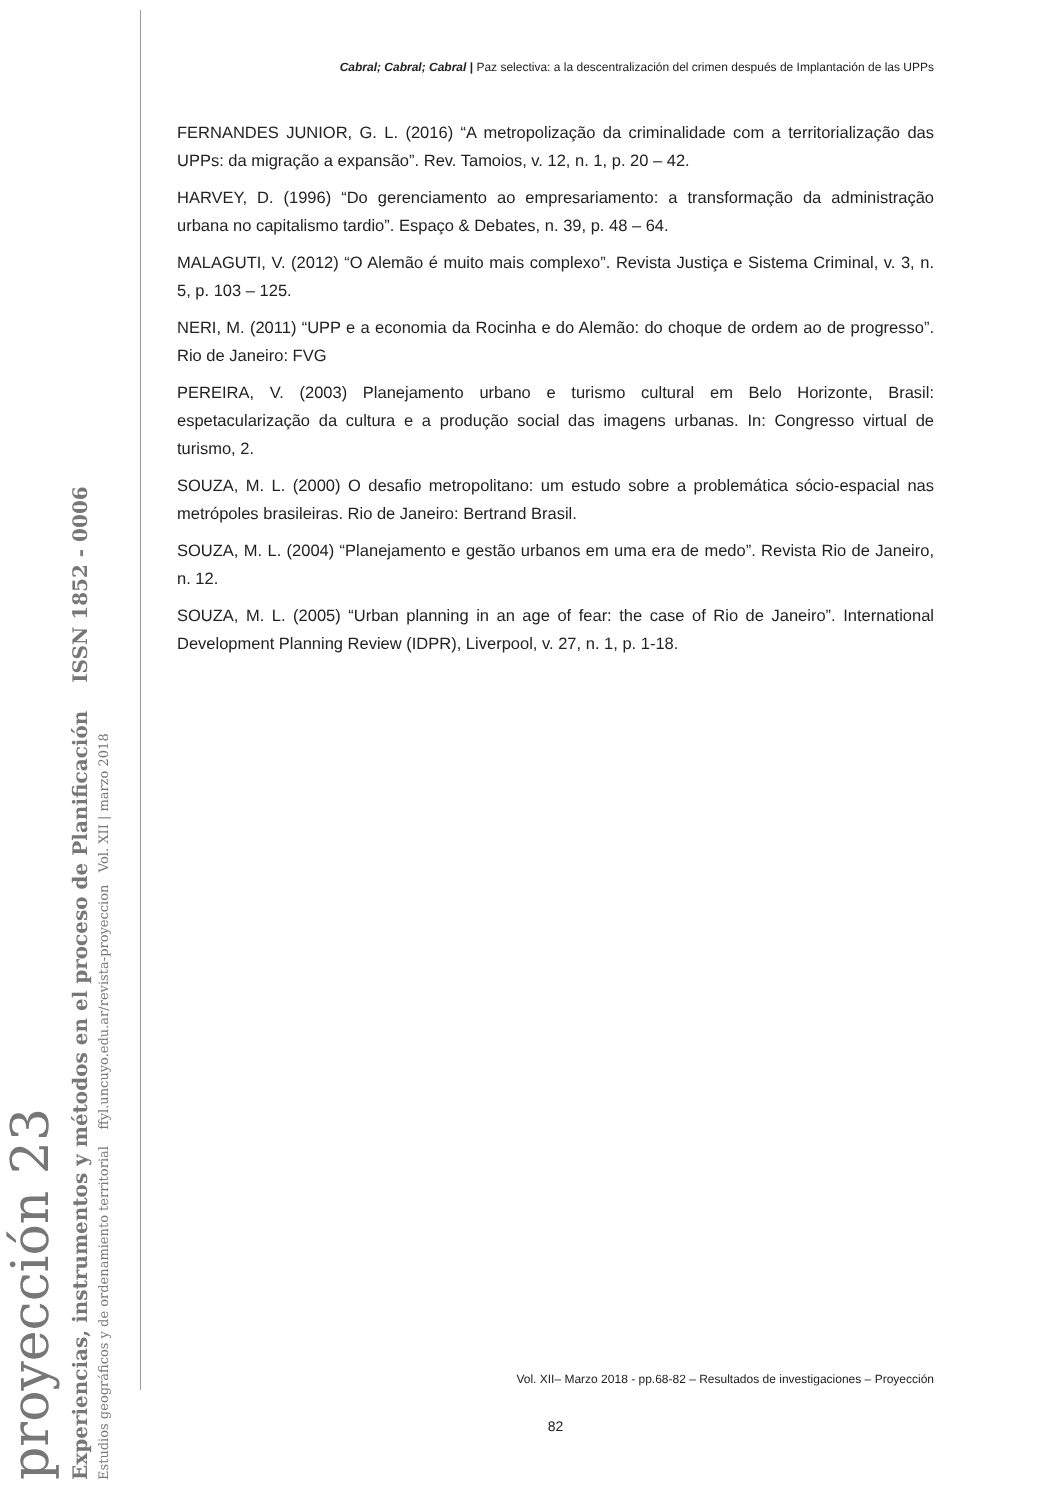proyección 23
Experiencias, instrumentos y métodos en el proceso de Planificación ISSN 1852 - 0006
Estudios geográficos y de ordenamiento territorial ffyl.uncuyo.edu.ar/revista-proyeccion Vol. XII | marzo 2018
Cabral; Cabral; Cabral | Paz selectiva: a la descentralización del crimen después de Implantación de las UPPs
FERNANDES JUNIOR, G. L. (2016) “A metropolização da criminalidade com a territorialização das UPPs: da migração a expansão”. Rev. Tamoios, v. 12, n. 1, p. 20 – 42.
HARVEY, D. (1996) “Do gerenciamento ao empresariamento: a transformação da administração urbana no capitalismo tardio”. Espaço & Debates, n. 39, p. 48 – 64.
MALAGUTI, V. (2012) “O Alemão é muito mais complexo”. Revista Justiça e Sistema Criminal, v. 3, n. 5, p. 103 – 125.
NERI, M. (2011) “UPP e a economia da Rocinha e do Alemão: do choque de ordem ao de progresso”. Rio de Janeiro: FVG
PEREIRA, V. (2003) Planejamento urbano e turismo cultural em Belo Horizonte, Brasil: espetacularização da cultura e a produção social das imagens urbanas. In: Congresso virtual de turismo, 2.
SOUZA, M. L. (2000) O desafio metropolitano: um estudo sobre a problemática sócio-espacial nas metrópoles brasileiras. Rio de Janeiro: Bertrand Brasil.
SOUZA, M. L. (2004) “Planejamento e gestão urbanos em uma era de medo”. Revista Rio de Janeiro, n. 12.
SOUZA, M. L. (2005) “Urban planning in an age of fear: the case of Rio de Janeiro”. International Development Planning Review (IDPR), Liverpool, v. 27, n. 1, p. 1-18.
Vol. XII– Marzo 2018 - pp.68-82 – Resultados de investigaciones – Proyección
82